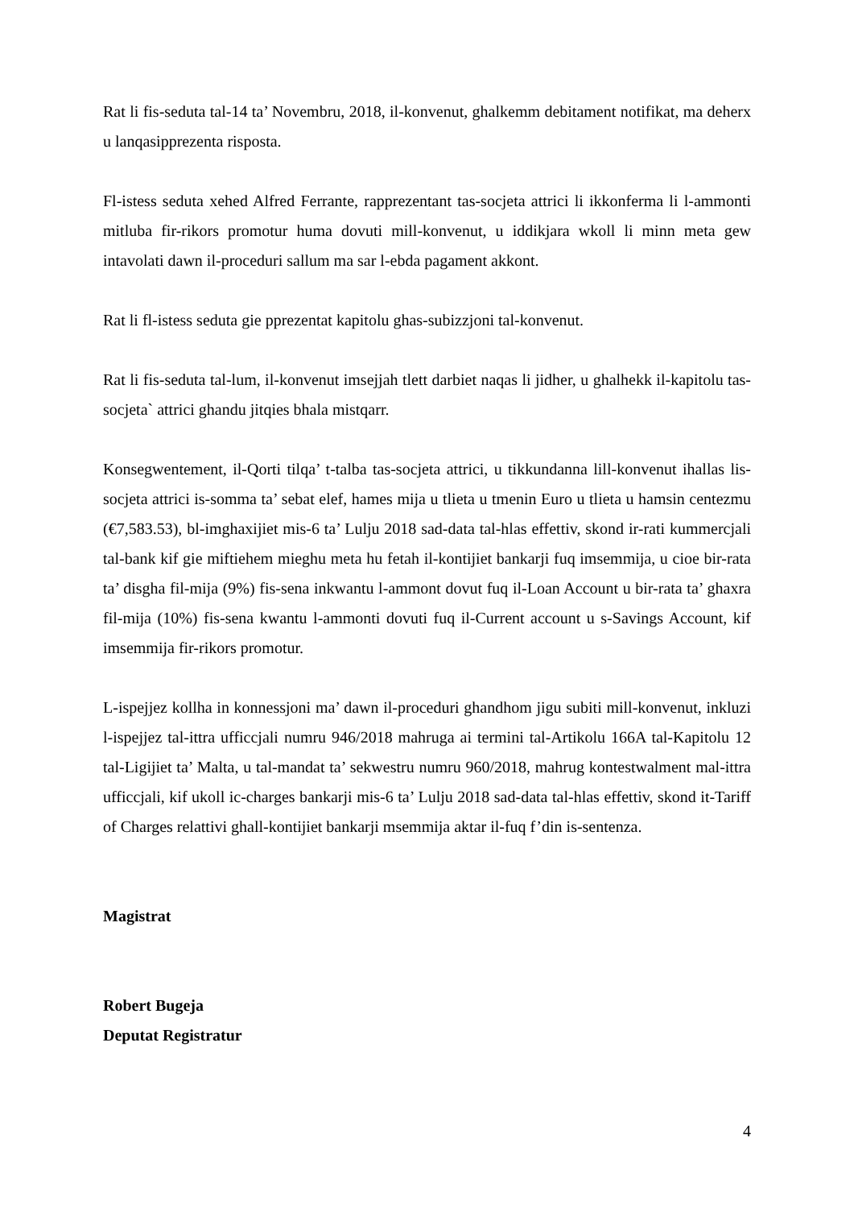Rat li fis-seduta tal-14 ta’ Novembru, 2018, il-konvenut, ghalkemm debitament notifikat, ma deherx u lanqasipprezenta risposta.
Fl-istess seduta xehed Alfred Ferrante, rapprezentant tas-socjeta attrici li ikkonferma li l-ammonti mitluba fir-rikors promotur huma dovuti mill-konvenut, u iddikjara wkoll li minn meta gew intavolati dawn il-proceduri sallum ma sar l-ebda pagament akkont.
Rat li fl-istess seduta gie pprezentat kapitolu ghas-subizzjoni tal-konvenut.
Rat li fis-seduta tal-lum, il-konvenut imsejjah tlett darbiet naqas li jidher, u ghalhekk il-kapitolu tas-socjeta` attrici ghandu jitqies bhala mistqarr.
Konsegwentement, il-Qorti tilqa’ t-talba tas-socjeta attrici, u tikkundanna lill-konvenut ihallas lis-socjeta attrici is-somma ta’ sebat elef, hames mija u tlieta u tmenin Euro u tlieta u hamsin centezmu (€7,583.53), bl-imghaxijiet mis-6 ta’ Lulju 2018 sad-data tal-hlas effettiv, skond ir-rati kummercjali tal-bank kif gie miftiehem mieghu meta hu fetah il-kontijiet bankarji fuq imsemmija, u cioe bir-rata ta’ disgha fil-mija (9%) fis-sena inkwantu l-ammont dovut fuq il-Loan Account u bir-rata ta’ ghaxra fil-mija (10%) fis-sena kwantu l-ammonti dovuti fuq il-Current account u s-Savings Account, kif imsemmija fir-rikors promotur.
L-ispejjez kollha in konnessjoni ma’ dawn il-proceduri ghandhom jigu subiti mill-konvenut, inkluzi l-ispejjez tal-ittra ufficcjali numru 946/2018 mahruga ai termini tal-Artikolu 166A tal-Kapitolu 12 tal-Ligijiet ta’ Malta, u tal-mandat ta’ sekwestru numru 960/2018, mahrug kontestwalment mal-ittra ufficcjali, kif ukoll ic-charges bankarji mis-6 ta’ Lulju 2018 sad-data tal-hlas effettiv, skond it-Tariff of Charges relattivi ghall-kontijiet bankarji msemmija aktar il-fuq f’din is-sentenza.
Magistrat
Robert Bugeja
Deputat Registratur
4